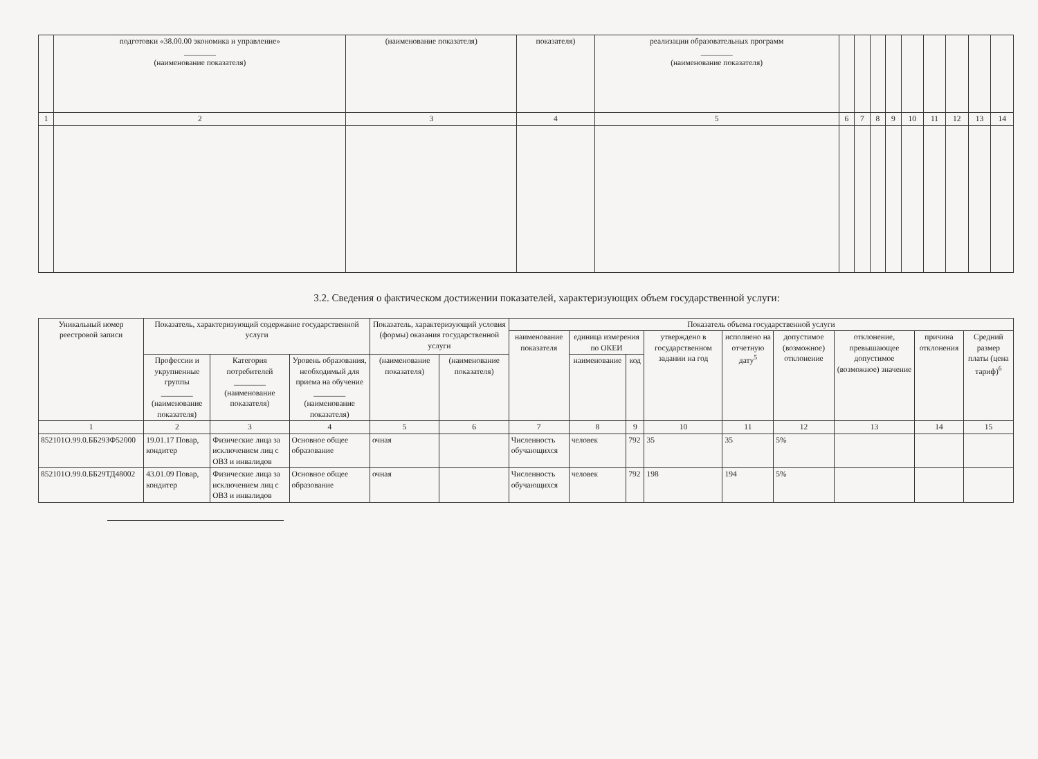| | подготовки «38.00.00 экономика и управление» ________ (наименование показателя) | (наименование показателя) | показателя) | реализации образовательных программ ________ (наименование показателя) | | | | | | | | | |
| 1 | 2 | 3 | 4 | 5 | 6 | 7 | 8 | 9 | 10 | 11 | 12 | 13 | 14 |
3.2. Сведения о фактическом достижении показателей, характеризующих объем государственной услуги:
| Уникальный номер реестровой записи | Показатель, характеризующий содержание государственной услуги | | | Показатель, характеризующий условия (формы) оказания государственной услуги | | Показатель объема государственной услуги | | | | | | | | |
| --- | --- | --- | --- | --- | --- | --- | --- | --- | --- | --- | --- | --- | --- | --- |
| | | | | | | наименование показателя | единица измерения по ОКЕИ | | утверждено в государственном задании на год | исполнено на отчетную дату<sup>5</sup> | допустимое (возможное) отклонение | отклонение, превышающее допустимое (возможное) значение | причина отклонения | Средний размер платы (цена тариф)<sup>6</sup> |
| | Профессии и укрупненные группы ________ (наименование показателя) | Категория потребителей ________ (наименование показателя) | Уровень образования, необходимый для приема на обучение ________ (наименование показателя) | (наименование показателя) | (наименование показателя) | | наименование | код | | | | | | |
| 1 | 2 | 3 | 4 | 5 | 6 | 7 | 8 | 9 | 10 | 11 | 12 | 13 | 14 | 15 |
| 852101О.99.0.ББ29ЗФ52000 | 19.01.17 Повар, кондитер | Физические лица за исключением лиц с ОВЗ и инвалидов | Основное общее образование | очная | | Численность обучающихся | человек | 792 | 35 | 35 | 5% | | | |
| 852101О.99.0.ББ29ТД48002 | 43.01.09 Повар, кондитер | Физические лица за исключением лиц с ОВЗ и инвалидов | Основное общее образование | очная | | Численность обучающихся | человек | 792 | 198 | 194 | 5% | | | |